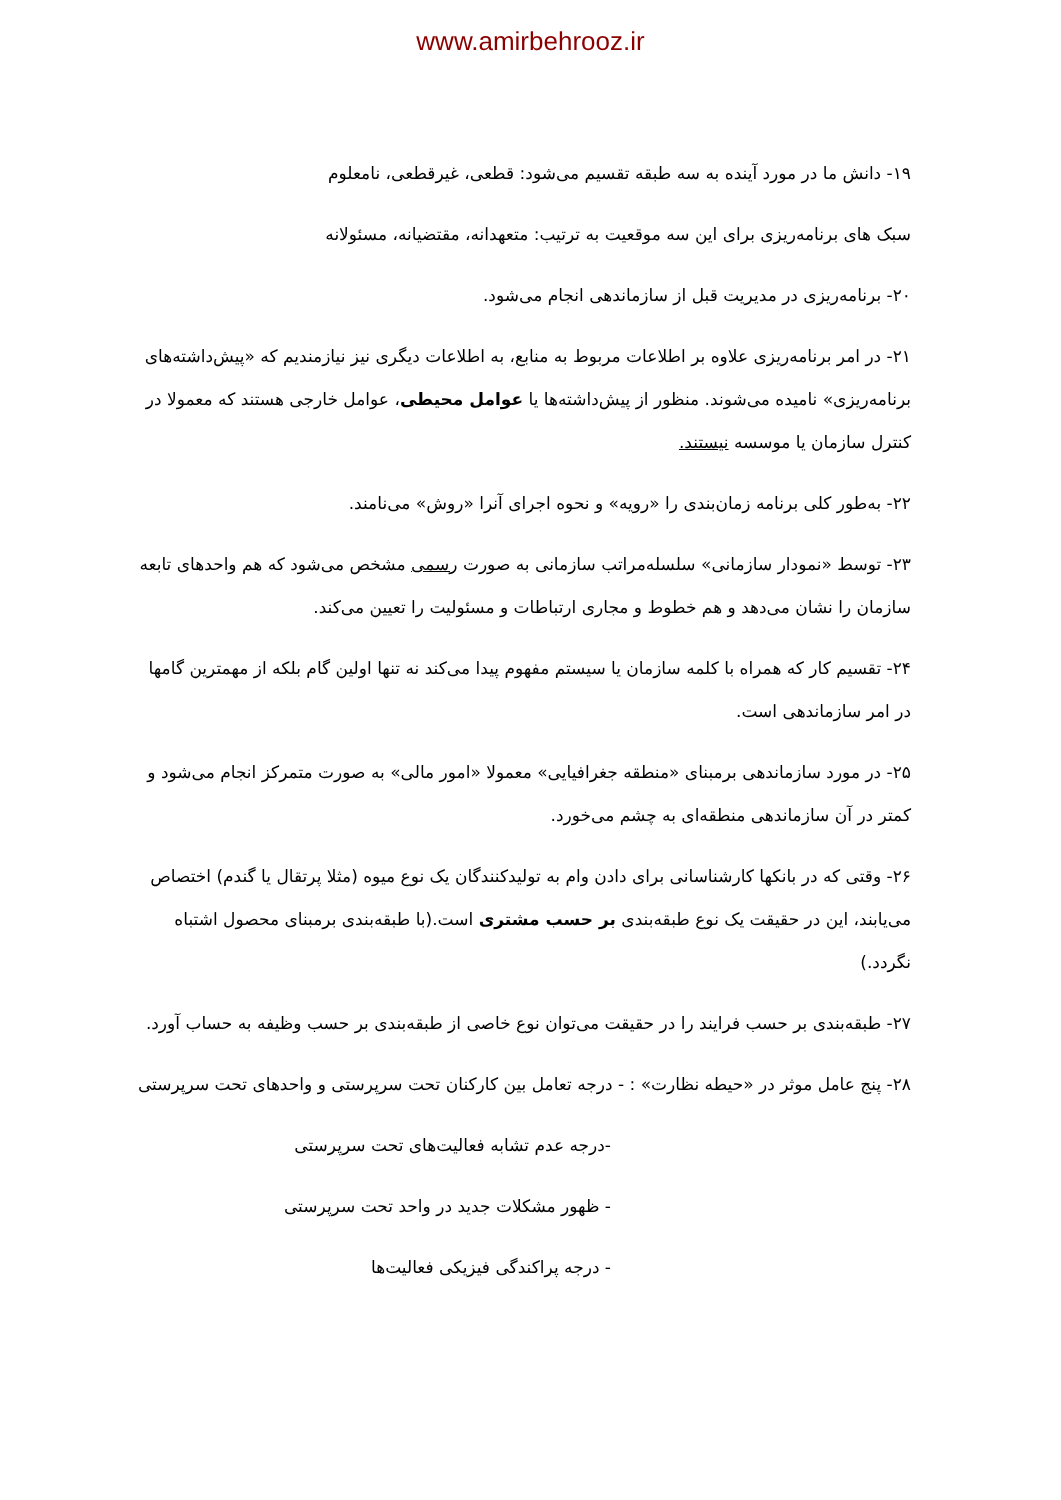www.amirbehrooz.ir
۱۹- دانش ما در مورد آینده به سه طبقه تقسیم می‌شود: قطعی، غیرقطعی، نامعلوم
سبک های برنامه‌ریزی برای این سه موقعیت به ترتیب: متعهدانه، مقتضیانه، مسئولانه
۲۰- برنامه‌ریزی در مدیریت قبل از سازماندهی انجام می‌شود.
۲۱- در امر برنامه‌ریزی علاوه بر اطلاعات مربوط به منابع، به اطلاعات دیگری نیز نیازمندیم که «پیش‌داشته‌های برنامه‌ریزی» نامیده می‌شوند. منظور از پیش‌داشته‌ها یا عوامل محیطی، عوامل خارجی هستند که معمولا در کنترل سازمان یا موسسه نیستند.
۲۲- به‌طور کلی برنامه زمان‌بندی را «رویه» و نحوه اجرای آنرا «روش» می‌نامند.
۲۳- توسط «نمودار سازمانی» سلسله‌مراتب سازمانی به صورت رسمی مشخص می‌شود که هم واحدهای تابعه سازمان را نشان می‌دهد و هم خطوط و مجاری ارتباطات و مسئولیت را تعیین می‌کند.
۲۴- تقسیم کار که همراه با کلمه سازمان یا سیستم مفهوم پیدا می‌کند نه تنها اولین گام بلکه از مهمترین گامها در امر سازماندهی است.
۲۵- در مورد سازماندهی برمبنای «منطقه جغرافیایی» معمولا «امور مالی» به صورت متمرکز انجام می‌شود و کمتر در آن سازماندهی منطقه‌ای به چشم می‌خورد.
۲۶- وقتی که در بانکها کارشناسانی برای دادن وام به تولیدکنندگان یک نوع میوه (مثلا پرتقال یا گندم) اختصاص می‌یابند، این در حقیقت یک نوع طبقه‌بندی بر حسب مشتری است.(با طبقه‌بندی برمبنای محصول اشتباه نگردد.)
۲۷- طبقه‌بندی بر حسب فرایند را در حقیقت می‌توان نوع خاصی از طبقه‌بندی بر حسب وظیفه به حساب آورد.
۲۸- پنج عامل موثر در «حیطه نظارت» : - درجه تعامل بین کارکنان تحت سرپرستی و واحدهای تحت سرپرستی
-درجه عدم تشابه فعالیت‌های تحت سرپرستی
- ظهور مشکلات جدید در واحد تحت سرپرستی
- درجه پراکندگی فیزیکی فعالیت‌ها